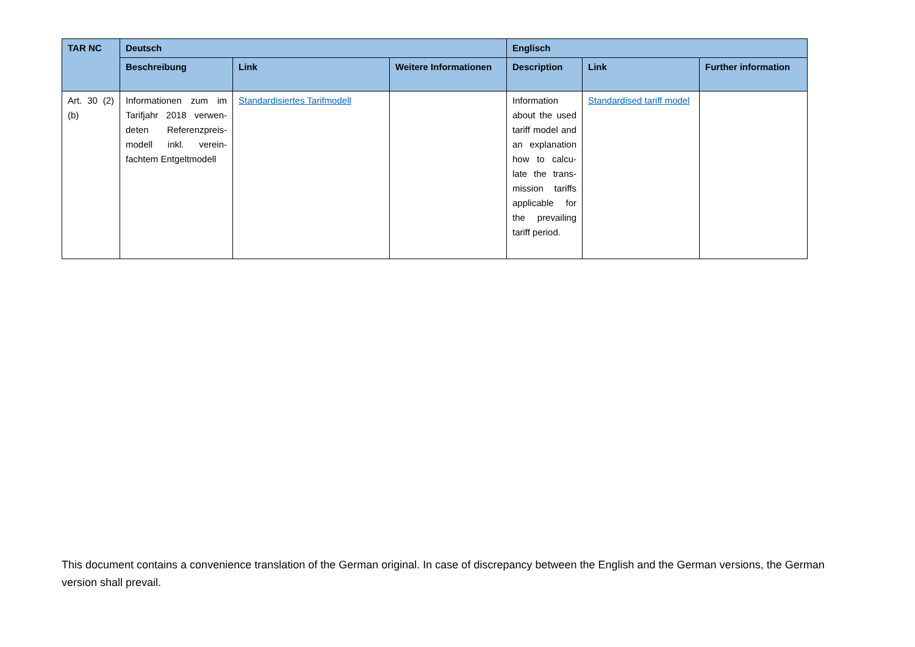| TAR NC | Deutsch | | | Englisch | | |
| --- | --- | --- | --- | --- | --- | --- |
| | Beschreibung | Link | Weitere Informationen | Description | Link | Further information |
| Art. 30 (2)(b) | Informationen zum im Tarifjahr 2018 verwen-deten Referenzpreis-modell inkl. verein-fachtem Entgeltmodell | Standardisiertes Tarifmodell | | Information about the used tariff model and an explanation how to calcu-late the trans-mission tariffs applicable for the prevailing tariff period. | Standardised tariff model | |
This document contains a convenience translation of the German original. In case of discrepancy between the English and the German versions, the German version shall prevail.